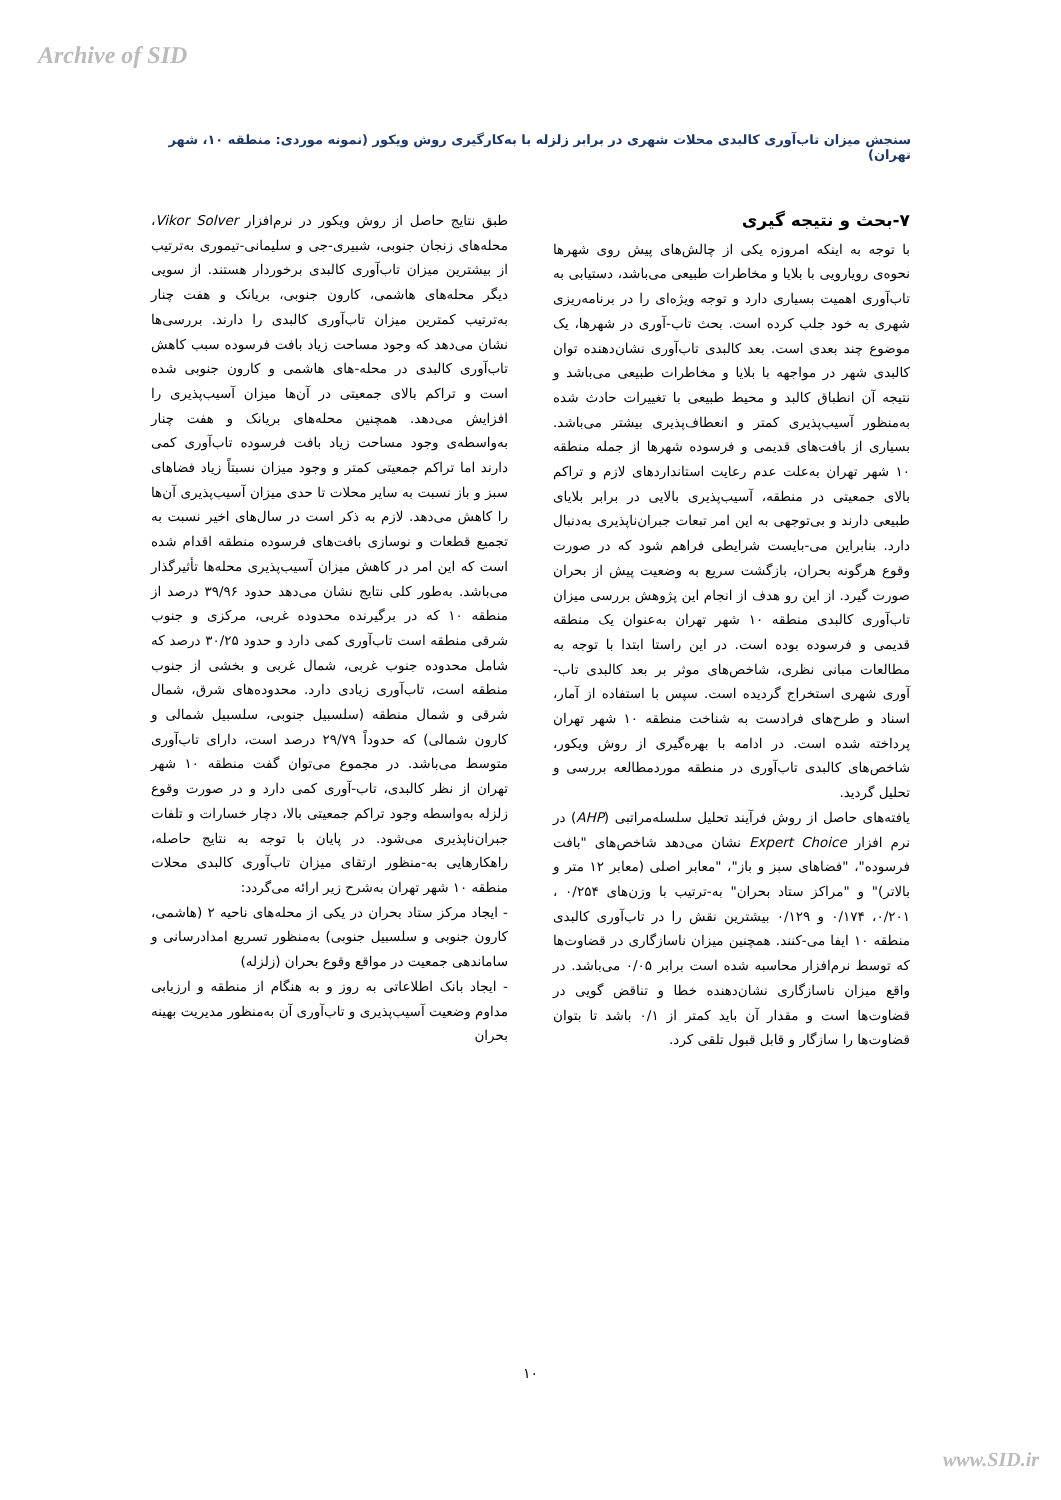Archive of SID
سنجش میزان تاب‌آوری کالبدی محلات شهری در برابر زلزله با به‌کارگیری روش ویکور (نمونه موردی: منطقه ۱۰، شهر تهران)
۷-بحث و نتیجه گیری
با توجه به اینکه امروزه یکی از چالش‌های پیش روی شهرها نحوه‌ی رویارویی با بلایا و مخاطرات طبیعی می‌باشد، دستیابی به تاب‌آوری اهمیت بسیاری دارد و توجه ویژه‌ای را در برنامه‌ریزی شهری به خود جلب کرده است. بحث تاب-آوری در شهرها، یک موضوع چند بعدی است. بعد کالبدی تاب‌آوری نشان‌دهنده توان کالبدی شهر در مواجهه با بلایا و مخاطرات طبیعی می‌باشد و نتیجه آن انطباق کالبد و محیط طبیعی با تغییرات حادث شده به‌منظور آسیب‌پذیری کمتر و انعطاف‌پذیری بیشتر می‌باشد. بسیاری از بافت‌های قدیمی و فرسوده شهرها از جمله منطقه ۱۰ شهر تهران به‌علت عدم رعایت استانداردهای لازم و تراکم بالای جمعیتی در منطقه، آسیب‌پذیری بالایی در برابر بلایای طبیعی دارند و بی‌توجهی به این امر تبعات جبران‌ناپذیری به‌دنبال دارد. بنابراین می-بایست شرایطی فراهم شود که در صورت وقوع هرگونه بحران، بازگشت سریع به وضعیت پیش از بحران صورت گیرد. از این رو هدف از انجام این پژوهش بررسی میزان تاب‌آوری کالبدی منطقه ۱۰ شهر تهران به‌عنوان یک منطقه قدیمی و فرسوده بوده است. در این راستا ابتدا با توجه به مطالعات مبانی نظری، شاخص‌های موثر بر بعد کالبدی تاب-آوری شهری استخراج گردیده است. سپس با استفاده از آمار، اسناد و طرح‌های فرادست به شناخت منطقه ۱۰ شهر تهران پرداخته شده است. در ادامه با بهره‌گیری از روش ویکور، شاخص‌های کالبدی تاب‌آوری در منطقه موردمطالعه بررسی و تحلیل گردید.
یافته‌های حاصل از روش فرآیند تحلیل سلسله‌مراتبی (AHP) در نرم افزار Expert Choice نشان می‌دهد شاخص‌های "بافت فرسوده"، "فضاهای سبز و باز"، "معابر اصلی (معابر ۱۲ متر و بالاتر)" و "مراکز ستاد بحران" به-ترتیب با وزن‌های ۰/۲۵۴ ، ۰/۲۰۱، ۰/۱۷۴ و ۰/۱۲۹ بیشترین نقش را در تاب‌آوری کالبدی منطقه ۱۰ ایفا می-کنند. همچنین میزان ناسازگاری در قضاوت‌ها که توسط نرم‌افزار محاسبه شده است برابر ۰/۰۵ می‌باشد. در واقع میزان ناسازگاری نشان‌دهنده خطا و تناقض گویی در قضاوت‌ها است و مقدار آن باید کمتر از ۰/۱ باشد تا بتوان قضاوت‌ها را سازگار و قابل قبول تلقی کرد.
طبق نتایج حاصل از روش ویکور در نرم‌افزار Vikor Solver، محله‌های زنجان جنوبی، شبیری-جی و سلیمانی-تیموری به‌ترتیب از بیشترین میزان تاب‌آوری کالبدی برخوردار هستند. از سویی دیگر محله‌های هاشمی، کارون جنوبی، بریانک و هفت چنار به‌ترتیب کمترین میزان تاب‌آوری کالبدی را دارند. بررسی‌ها نشان می‌دهد که وجود مساحت زیاد بافت فرسوده سبب کاهش تاب‌آوری کالبدی در محله-های هاشمی و کارون جنوبی شده است و تراکم بالای جمعیتی در آن‌ها میزان آسیب‌پذیری را افزایش می‌دهد. همچنین محله‌های بریانک و هفت چنار به‌واسطه‌ی وجود مساحت زیاد بافت فرسوده تاب‌آوری کمی دارند اما تراکم جمعیتی کمتر و وجود میزان نسبتاً زیاد فضاهای سبز و باز نسبت به سایر محلات تا حدی میزان آسیب‌پذیری آن‌ها را کاهش می‌دهد. لازم به ذکر است در سال‌های اخیر نسبت به تجمیع قطعات و نوسازی بافت‌های فرسوده منطقه اقدام شده است که این امر در کاهش میزان آسیب‌پذیری محله‌ها تأثیرگذار می‌باشد. به‌طور کلی نتایج نشان می‌دهد حدود ۳۹/۹۶ درصد از منطقه ۱۰ که در برگیرنده محدوده غربی، مرکزی و جنوب شرقی منطقه است تاب‌آوری کمی دارد و حدود ۳۰/۲۵ درصد که شامل محدوده جنوب غربی، شمال غربی و بخشی از جنوب منطقه است، تاب‌آوری زیادی دارد. محدوده‌های شرق، شمال شرقی و شمال منطقه (سلسبیل جنوبی، سلسبیل شمالی و کارون شمالی) که حدوداً ۲۹/۷۹ درصد است، دارای تاب‌آوری متوسط می‌باشد. در مجموع می‌توان گفت منطقه ۱۰ شهر تهران از نظر کالبدی، تاب-آوری کمی دارد و در صورت وقوع زلزله به‌واسطه وجود تراکم جمعیتی بالا، دچار خسارات و تلفات جبران‌ناپذیری می‌شود. در پایان با توجه به نتایج حاصله، راهکارهایی به-منظور ارتقای میزان تاب‌آوری کالبدی محلات منطقه ۱۰ شهر تهران به‌شرح زیر ارائه می‌گردد:
- ایجاد مرکز ستاد بحران در یکی از محله‌های ناحیه ۲ (هاشمی، کارون جنوبی و سلسبیل جنوبی) به‌منظور تسریع امدادرسانی و ساماندهی جمعیت در مواقع وقوع بحران (زلزله)
- ایجاد بانک اطلاعاتی به روز و به هنگام از منطقه و ارزیابی مداوم وضعیت آسیب‌پذیری و تاب‌آوری آن به‌منظور مدیریت بهینه بحران
۱۰
www.SID.ir